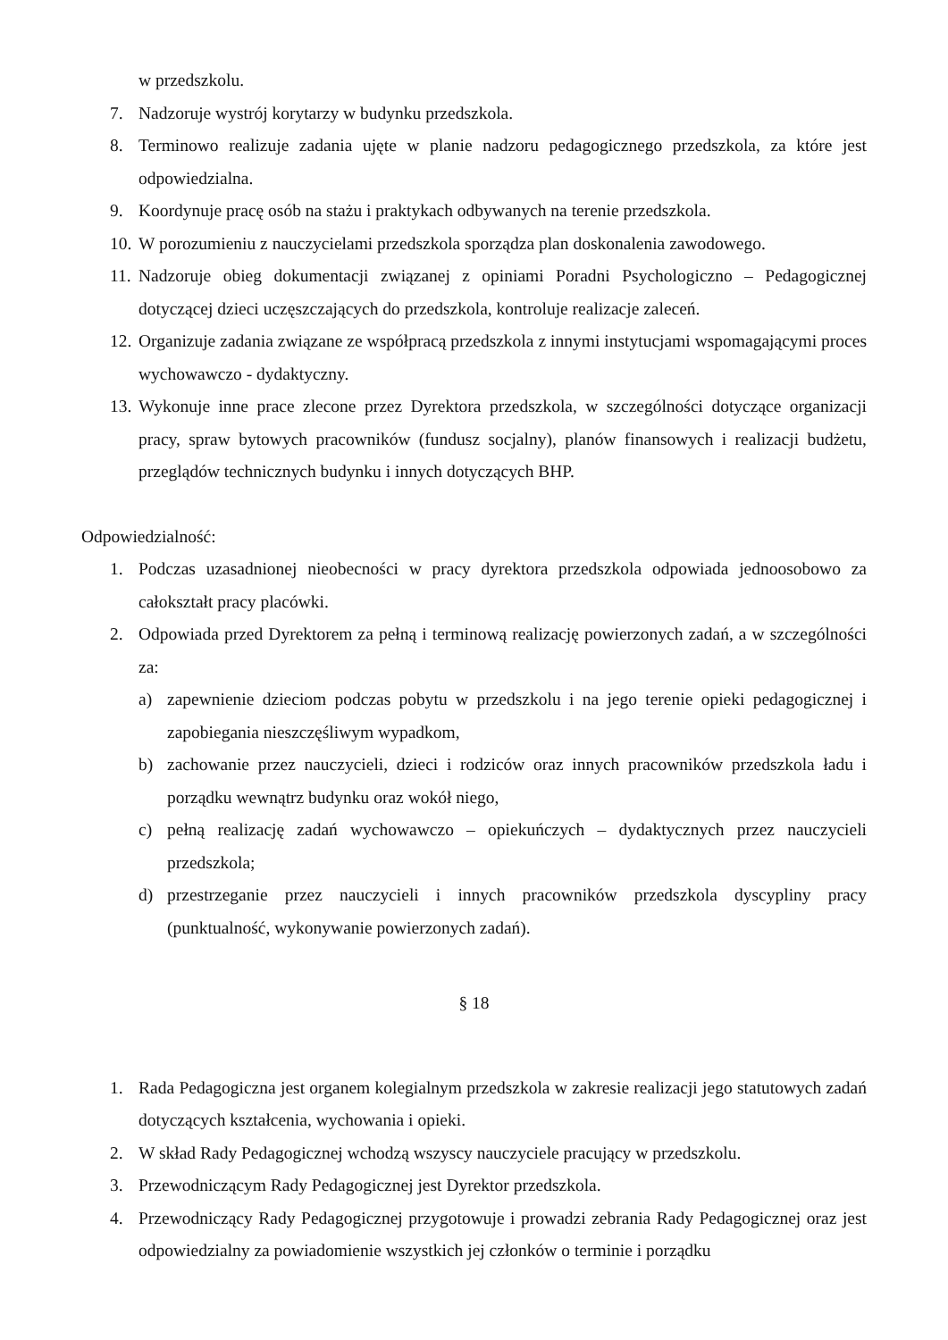w przedszkolu.
7. Nadzoruje wystrój korytarzy w budynku przedszkola.
8. Terminowo realizuje zadania ujęte w planie nadzoru pedagogicznego przedszkola, za które jest odpowiedzialna.
9. Koordynuje pracę osób na stażu i praktykach odbywanych na terenie przedszkola.
10. W porozumieniu z nauczycielami przedszkola sporządza plan doskonalenia zawodowego.
11. Nadzoruje obieg dokumentacji związanej z opiniami Poradni Psychologiczno – Pedagogicznej dotyczącej dzieci uczęszczających do przedszkola, kontroluje realizacje zaleceń.
12. Organizuje zadania związane ze współpracą przedszkola z innymi instytucjami wspomagającymi proces wychowawczo - dydaktyczny.
13. Wykonuje inne prace zlecone przez Dyrektora przedszkola, w szczególności dotyczące organizacji pracy, spraw bytowych pracowników (fundusz socjalny), planów finansowych i realizacji budżetu, przeglądów technicznych budynku i innych dotyczących BHP.
Odpowiedzialność:
1. Podczas uzasadnionej nieobecności w pracy dyrektora przedszkola odpowiada jednoosobowo za całokształt pracy placówki.
2. Odpowiada przed Dyrektorem za pełną i terminową realizację powierzonych zadań, a w szczególności za:
a) zapewnienie dzieciom podczas pobytu w przedszkolu i na jego terenie opieki pedagogicznej i zapobiegania nieszczęśliwym wypadkom,
b) zachowanie przez nauczycieli, dzieci i rodziców oraz innych pracowników przedszkola ładu i porządku wewnątrz budynku oraz wokół niego,
c) pełną realizację zadań wychowawczo – opiekuńczych – dydaktycznych przez nauczycieli przedszkola;
d) przestrzeganie przez nauczycieli i innych pracowników przedszkola dyscypliny pracy (punktualność, wykonywanie powierzonych zadań).
§ 18
1. Rada Pedagogiczna jest organem kolegialnym przedszkola w zakresie realizacji jego statutowych zadań dotyczących kształcenia, wychowania i opieki.
2. W skład Rady Pedagogicznej wchodzą wszyscy nauczyciele pracujący w przedszkolu.
3. Przewodniczącym Rady Pedagogicznej jest Dyrektor przedszkola.
4. Przewodniczący Rady Pedagogicznej przygotowuje i prowadzi zebrania Rady Pedagogicznej oraz jest odpowiedzialny za powiadomienie wszystkich jej członków o terminie i porządku